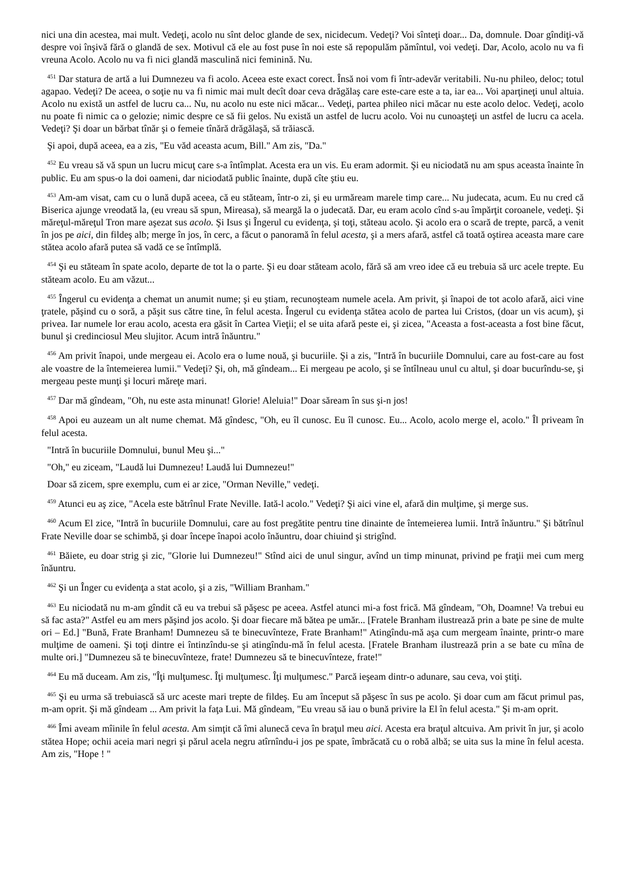nici una din acestea, mai mult. Vedeţi, acolo nu sînt deloc glande de sex, nicidecum. Vedeţi? Voi sînteţi doar... Da, domnule. Doar gîndiţi-vă despre voi înşivă fără o glandă de sex. Motivul că ele au fost puse în noi este să repopulăm pămîntul, voi vedeţi. Dar, Acolo, acolo nu va fi vreuna Acolo. Acolo nu va fi nici glandă masculină nici feminină. Nu.
<sup>451</sup> Dar statura de artă a lui Dumnezeu va fi acolo. Aceea este exact corect. Însă noi vom fi într-adevăr veritabili. Nu-nu phileo, deloc; totul agapao. Vedeţi? De aceea, o soţie nu va fi nimic mai mult decît doar ceva drăgălaş care este-care este a ta, iar ea... Voi aparţineţi unul altuia. Acolo nu există un astfel de lucru ca... Nu, nu acolo nu este nici măcar... Vedeţi, partea phileo nici măcar nu este acolo deloc. Vedeţi, acolo nu poate fi nimic ca o gelozie; nimic despre ce să fii gelos. Nu există un astfel de lucru acolo. Voi nu cunoaşteţi un astfel de lucru ca acela. Vedeţi? Şi doar un bărbat tînăr şi o femeie tînără drăgălaşă, să trăiască.
Şi apoi, după aceea, ea a zis, "Eu văd aceasta acum, Bill." Am zis, "Da."
<sup>452</sup> Eu vreau să vă spun un lucru micuţ care s-a întîmplat. Acesta era un vis. Eu eram adormit. Şi eu niciodată nu am spus aceasta înainte în public. Eu am spus-o la doi oameni, dar niciodată public înainte, după cîte ştiu eu.
<sup>453</sup> Am-am visat, cam cu o lună după aceea, că eu stăteam, într-o zi, şi eu urmăream marele timp care... Nu judecata, acum. Eu nu cred că Biserica ajunge vreodată la, (eu vreau să spun, Mireasa), să meargă la o judecată. Dar, eu eram acolo cînd s-au împărţit coroanele, vedeţi. Şi măreţul-măreţul Tron mare aşezat sus acolo. Şi Isus şi Îngerul cu evidenţa, şi toţi, stăteau acolo. Şi acolo era o scară de trepte, parcă, a venit în jos pe aici, din fildeş alb; merge în jos, în cerc, a făcut o panoramă în felul acesta, şi a mers afară, astfel că toată oştirea aceasta mare care stătea acolo afară putea să vadă ce se întîmplă.
<sup>454</sup> Şi eu stăteam în spate acolo, departe de tot la o parte. Şi eu doar stăteam acolo, fără să am vreo idee că eu trebuia să urc acele trepte. Eu stăteam acolo. Eu am văzut...
<sup>455</sup> Îngerul cu evidenţa a chemat un anumit nume; şi eu ştiam, recunoşteam numele acela. Am privit, şi înapoi de tot acolo afară, aici vine ţratele, păşind cu o soră, a păşit sus către tine, în felul acesta. Îngerul cu evidenţa stătea acolo de partea lui Cristos, (doar un vis acum), şi privea. Iar numele lor erau acolo, acesta era găsit în Cartea Vieţii; el se uita afară peste ei, şi zicea, "Aceasta a fost-aceasta a fost bine făcut, bunul şi credinciosul Meu slujitor. Acum intră înăuntru."
<sup>456</sup> Am privit înapoi, unde mergeau ei. Acolo era o lume nouă, şi bucuriile. Şi a zis, "Intră în bucuriile Domnului, care au fost-care au fost ale voastre de la întemeierea lumii." Vedeţi? Şi, oh, mă gîndeam... Ei mergeau pe acolo, şi se întîlneau unul cu altul, şi doar bucurîndu-se, şi mergeau peste munţi şi locuri măreţe mari.
<sup>457</sup> Dar mă gîndeam, "Oh, nu este asta minunat! Glorie! Aleluia!" Doar săream în sus şi-n jos!
<sup>458</sup> Apoi eu auzeam un alt nume chemat. Mă gîndesc, "Oh, eu îl cunosc. Eu îl cunosc. Eu... Acolo, acolo merge el, acolo." Îl priveam în felul acesta.
"Intră în bucuriile Domnului, bunul Meu şi..."
"Oh," eu ziceam, "Laudă lui Dumnezeu! Laudă lui Dumnezeu!"
Doar să zicem, spre exemplu, cum ei ar zice, "Orman Neville," vedeţi.
<sup>459</sup> Atunci eu aş zice, "Acela este bătrînul Frate Neville. Iată-l acolo." Vedeţi? Şi aici vine el, afară din mulţime, şi merge sus.
<sup>460</sup> Acum El zice, "Intră în bucuriile Domnului, care au fost pregătite pentru tine dinainte de întemeierea lumii. Intră înăuntru." Şi bătrînul Frate Neville doar se schimbă, şi doar începe înapoi acolo înăuntru, doar chiuind şi strigînd.
<sup>461</sup> Băiete, eu doar strig şi zic, "Glorie lui Dumnezeu!" Stînd aici de unul singur, avînd un timp minunat, privind pe fraţii mei cum merg înăuntru.
<sup>462</sup> Şi un Înger cu evidenţa a stat acolo, şi a zis, "William Branham."
<sup>463</sup> Eu niciodată nu m-am gîndit că eu va trebui să păşesc pe aceea. Astfel atunci mi-a fost frică. Mă gîndeam, "Oh, Doamne! Va trebui eu să fac asta?" Astfel eu am mers păşind jos acolo. Şi doar fiecare mă bătea pe umăr... [Fratele Branham ilustrează prin a bate pe sine de multe ori – Ed.] "Bună, Frate Branham! Dumnezeu să te binecuvînteze, Frate Branham!" Atingîndu-mă aşa cum mergeam înainte, printr-o mare mulţime de oameni. Şi toţi dintre ei întinzîndu-se şi atingîndu-mă în felul acesta. [Fratele Branham ilustrează prin a se bate cu mîna de multe ori.] "Dumnezeu să te binecuvînteze, frate! Dumnezeu să te binecuvînteze, frate!"
<sup>464</sup> Eu mă duceam. Am zis, "Îţi mulţumesc. Îţi mulţumesc. Îţi mulţumesc." Parcă ieşeam dintr-o adunare, sau ceva, voi ştiţi.
<sup>465</sup> Şi eu urma să trebuiască să urc aceste mari trepte de fildeş. Eu am început să păşesc în sus pe acolo. Şi doar cum am făcut primul pas, m-am oprit. Şi mă gîndeam ... Am privit la faţa Lui. Mă gîndeam, "Eu vreau să iau o bună privire la El în felul acesta." Şi m-am oprit.
<sup>466</sup> Îmi aveam mîinile în felul acesta. Am simţit că îmi alunecă ceva în braţul meu aici. Acesta era braţul altcuiva. Am privit în jur, şi acolo stătea Hope; ochii aceia mari negri şi părul acela negru atîrnîndu-i jos pe spate, îmbrăcată cu o robă albă; se uita sus la mine în felul acesta. Am zis, "Hope ! "